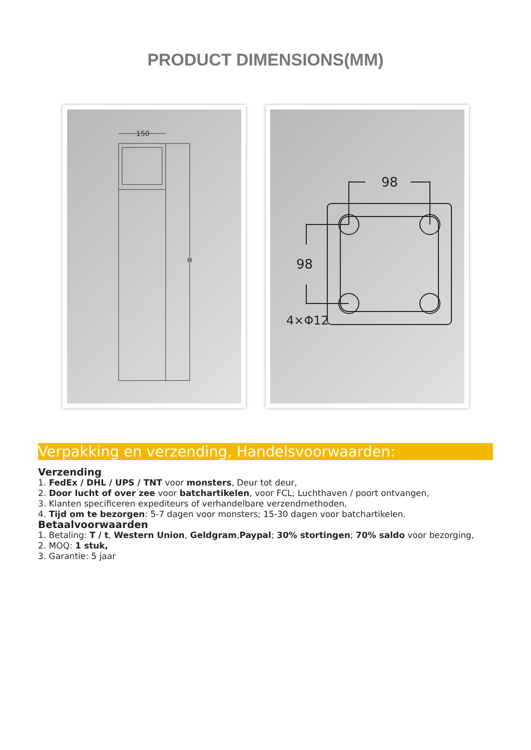PRODUCT DIMENSIONS(MM)
150
H
98
98
4×Φ12
Verpakking en verzending, Handelsvoorwaarden:
Verzending
1. FedEx / DHL / UPS / TNT voor monsters, Deur tot deur,
2. Door lucht of over zee voor batchartikelen, voor FCL; Luchthaven / poort ontvangen,
3. Klanten specificeren expediteurs of verhandelbare verzendmethoden,
4. Tijd om te bezorgen: 5-7 dagen voor monsters; 15-30 dagen voor batchartikelen.
Betaalvoorwaarden
1. Betaling: T / t, Western Union, Geldgram,Paypal; 30% stortingen; 70% saldo voor bezorging,
2. MOQ: 1 stuk,
3. Garantie: 5 jaar